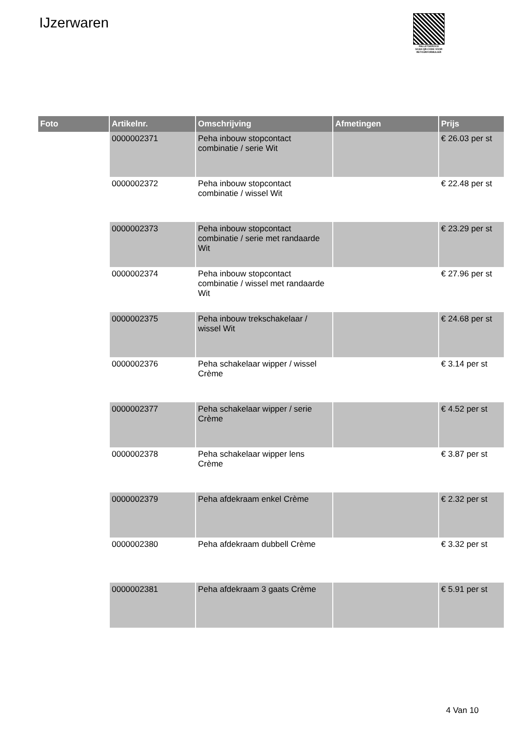IJzerwaren
PALLETSERVICE
SCAN QR-CODE VOOR
RETOURFORMULIER
| Foto | Artikelnr. | Omschrijving | Afmetingen | Prijs |
| --- | --- | --- | --- | --- |
| | 0000002371 | Peha inbouw stopcontact combinatie / serie Wit | | € 26.03 per st |
| | 0000002372 | Peha inbouw stopcontact combinatie / wissel Wit | | € 22.48 per st |
| | 0000002373 | Peha inbouw stopcontact combinatie / serie met randaarde Wit | | € 23.29 per st |
| | 0000002374 | Peha inbouw stopcontact combinatie / wissel met randaarde Wit | | € 27.96 per st |
| | 0000002375 | Peha inbouw trekschakelaar / wissel Wit | | € 24.68 per st |
| | 0000002376 | Peha schakelaar wipper / wissel Crème | | € 3.14 per st |
| | 0000002377 | Peha schakelaar wipper / serie Crème | | € 4.52 per st |
| | 0000002378 | Peha schakelaar wipper lens Crème | | € 3.87 per st |
| | 0000002379 | Peha afdekraam enkel Crème | | € 2.32 per st |
| | 0000002380 | Peha afdekraam dubbell Crème | | € 3.32 per st |
| | 0000002381 | Peha afdekraam 3 gaats Crème | | € 5.91 per st |
4 Van 10